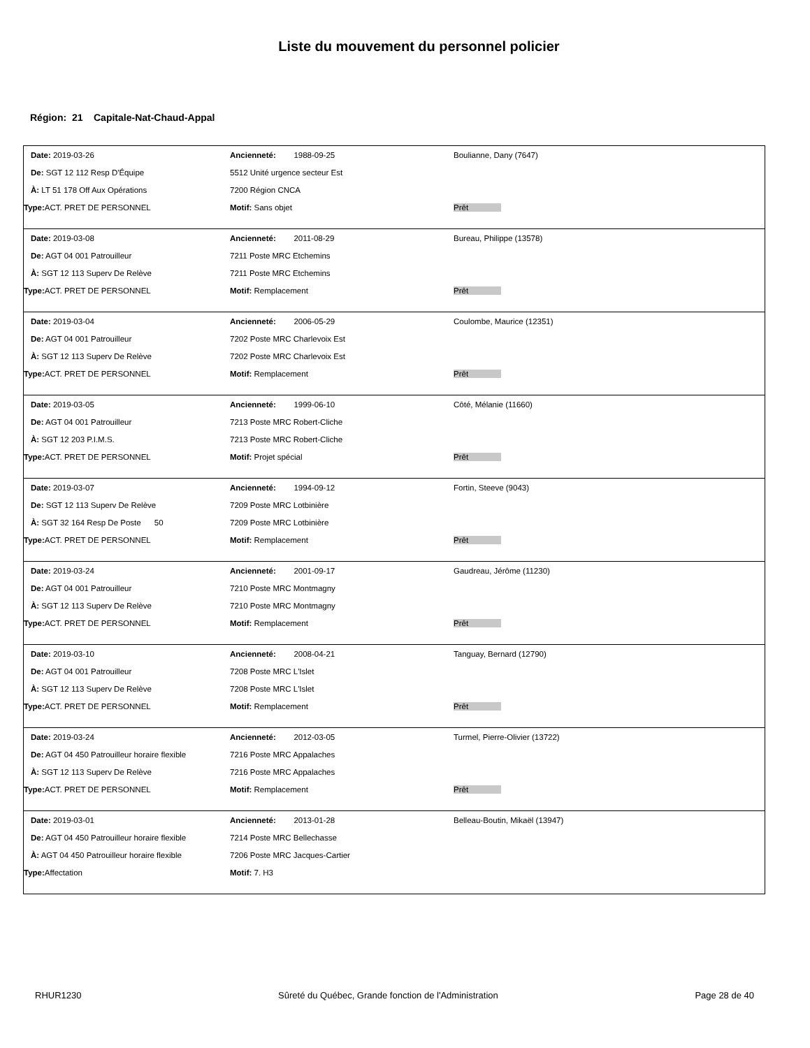Liste du mouvement du personnel policier
Région: 21 Capitale-Nat-Chaud-Appal
| Date: 2019-03-26 | Ancienneté: 1988-09-25 | Boulianne, Dany (7647) |
| De: SGT 12 112 Resp D'Équipe | 5512 Unité urgence secteur Est | |
| À: LT 51 178 Off Aux Opérations | 7200 Région CNCA | |
| Type: ACT. PRET DE PERSONNEL | Motif: Sans objet | Prêt |
| Date: 2019-03-08 | Ancienneté: 2011-08-29 | Bureau, Philippe (13578) |
| De: AGT 04 001 Patrouilleur | 7211 Poste MRC Etchemins | |
| À: SGT 12 113 Superv De Relève | 7211 Poste MRC Etchemins | |
| Type: ACT. PRET DE PERSONNEL | Motif: Remplacement | Prêt |
| Date: 2019-03-04 | Ancienneté: 2006-05-29 | Coulombe, Maurice (12351) |
| De: AGT 04 001 Patrouilleur | 7202 Poste MRC Charlevoix Est | |
| À: SGT 12 113 Superv De Relève | 7202 Poste MRC Charlevoix Est | |
| Type: ACT. PRET DE PERSONNEL | Motif: Remplacement | Prêt |
| Date: 2019-03-05 | Ancienneté: 1999-06-10 | Côté, Mélanie (11660) |
| De: AGT 04 001 Patrouilleur | 7213 Poste MRC Robert-Cliche | |
| À: SGT 12 203 P.I.M.S. | 7213 Poste MRC Robert-Cliche | |
| Type: ACT. PRET DE PERSONNEL | Motif: Projet spécial | Prêt |
| Date: 2019-03-07 | Ancienneté: 1994-09-12 | Fortin, Steeve (9043) |
| De: SGT 12 113 Superv De Relève | 7209 Poste MRC Lotbinière | |
| À: SGT 32 164 Resp De Poste 50 | 7209 Poste MRC Lotbinière | |
| Type: ACT. PRET DE PERSONNEL | Motif: Remplacement | Prêt |
| Date: 2019-03-24 | Ancienneté: 2001-09-17 | Gaudreau, Jérôme (11230) |
| De: AGT 04 001 Patrouilleur | 7210 Poste MRC Montmagny | |
| À: SGT 12 113 Superv De Relève | 7210 Poste MRC Montmagny | |
| Type: ACT. PRET DE PERSONNEL | Motif: Remplacement | Prêt |
| Date: 2019-03-10 | Ancienneté: 2008-04-21 | Tanguay, Bernard (12790) |
| De: AGT 04 001 Patrouilleur | 7208 Poste MRC L'Islet | |
| À: SGT 12 113 Superv De Relève | 7208 Poste MRC L'Islet | |
| Type: ACT. PRET DE PERSONNEL | Motif: Remplacement | Prêt |
| Date: 2019-03-24 | Ancienneté: 2012-03-05 | Turmel, Pierre-Olivier (13722) |
| De: AGT 04 450 Patrouilleur horaire flexible | 7216 Poste MRC Appalaches | |
| À: SGT 12 113 Superv De Relève | 7216 Poste MRC Appalaches | |
| Type: ACT. PRET DE PERSONNEL | Motif: Remplacement | Prêt |
| Date: 2019-03-01 | Ancienneté: 2013-01-28 | Belleau-Boutin, Mikaël (13947) |
| De: AGT 04 450 Patrouilleur horaire flexible | 7214 Poste MRC Bellechasse | |
| À: AGT 04 450 Patrouilleur horaire flexible | 7206 Poste MRC Jacques-Cartier | |
| Type: Affectation | Motif: 7. H3 | |
RHUR1230 Sûreté du Québec, Grande fonction de l'Administration Page 28 de 40